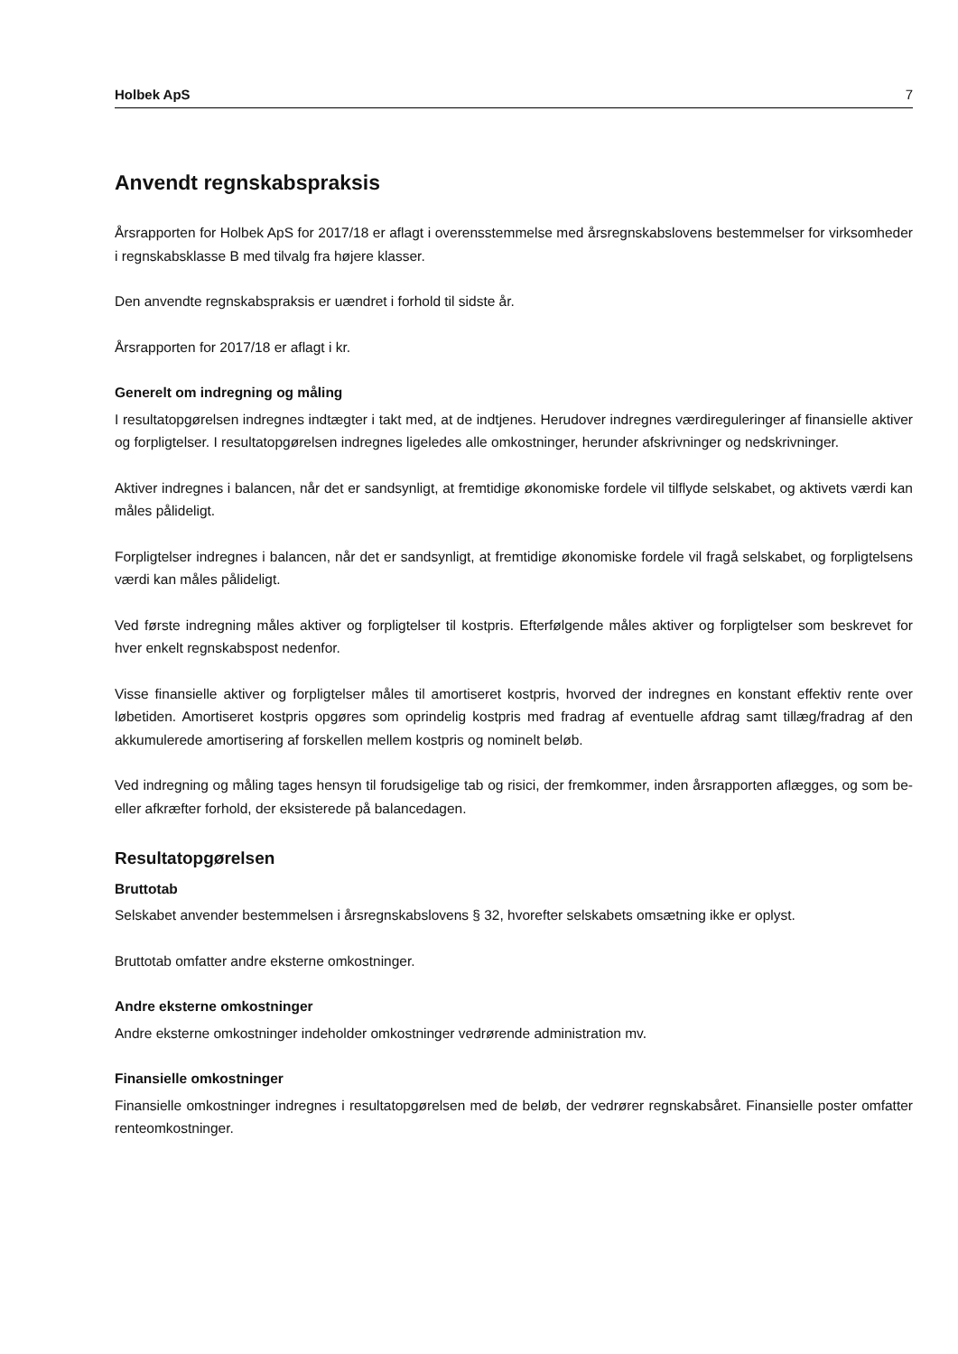Holbek ApS 7
Anvendt regnskabspraksis
Årsrapporten for Holbek ApS for 2017/18 er aflagt i overensstemmelse med årsregnskabslovens bestemmelser for virksomheder i regnskabsklasse B med tilvalg fra højere klasser.
Den anvendte regnskabspraksis er uændret i forhold til sidste år.
Årsrapporten for 2017/18 er aflagt i kr.
Generelt om indregning og måling
I resultatopgørelsen indregnes indtægter i takt med, at de indtjenes. Herudover indregnes værdireguleringer af finansielle aktiver og forpligtelser. I resultatopgørelsen indregnes ligeledes alle omkostninger, herunder afskrivninger og nedskrivninger.
Aktiver indregnes i balancen, når det er sandsynligt, at fremtidige økonomiske fordele vil tilflyde selskabet, og aktivets værdi kan måles pålideligt.
Forpligtelser indregnes i balancen, når det er sandsynligt, at fremtidige økonomiske fordele vil fragå selskabet, og forpligtelsens værdi kan måles pålideligt.
Ved første indregning måles aktiver og forpligtelser til kostpris. Efterfølgende måles aktiver og forpligtelser som beskrevet for hver enkelt regnskabspost nedenfor.
Visse finansielle aktiver og forpligtelser måles til amortiseret kostpris, hvorved der indregnes en konstant effektiv rente over løbetiden. Amortiseret kostpris opgøres som oprindelig kostpris med fradrag af eventuelle afdrag samt tillæg/fradrag af den akkumulerede amortisering af forskellen mellem kostpris og nominelt beløb.
Ved indregning og måling tages hensyn til forudsigelige tab og risici, der fremkommer, inden årsrapporten aflægges, og som be- eller afkræfter forhold, der eksisterede på balancedagen.
Resultatopgørelsen
Bruttotab
Selskabet anvender bestemmelsen i årsregnskabslovens § 32, hvorefter selskabets omsætning ikke er oplyst.
Bruttotab omfatter andre eksterne omkostninger.
Andre eksterne omkostninger
Andre eksterne omkostninger indeholder omkostninger vedrørende administration mv.
Finansielle omkostninger
Finansielle omkostninger indregnes i resultatopgørelsen med de beløb, der vedrører regnskabsåret. Finansielle poster omfatter renteomkostninger.